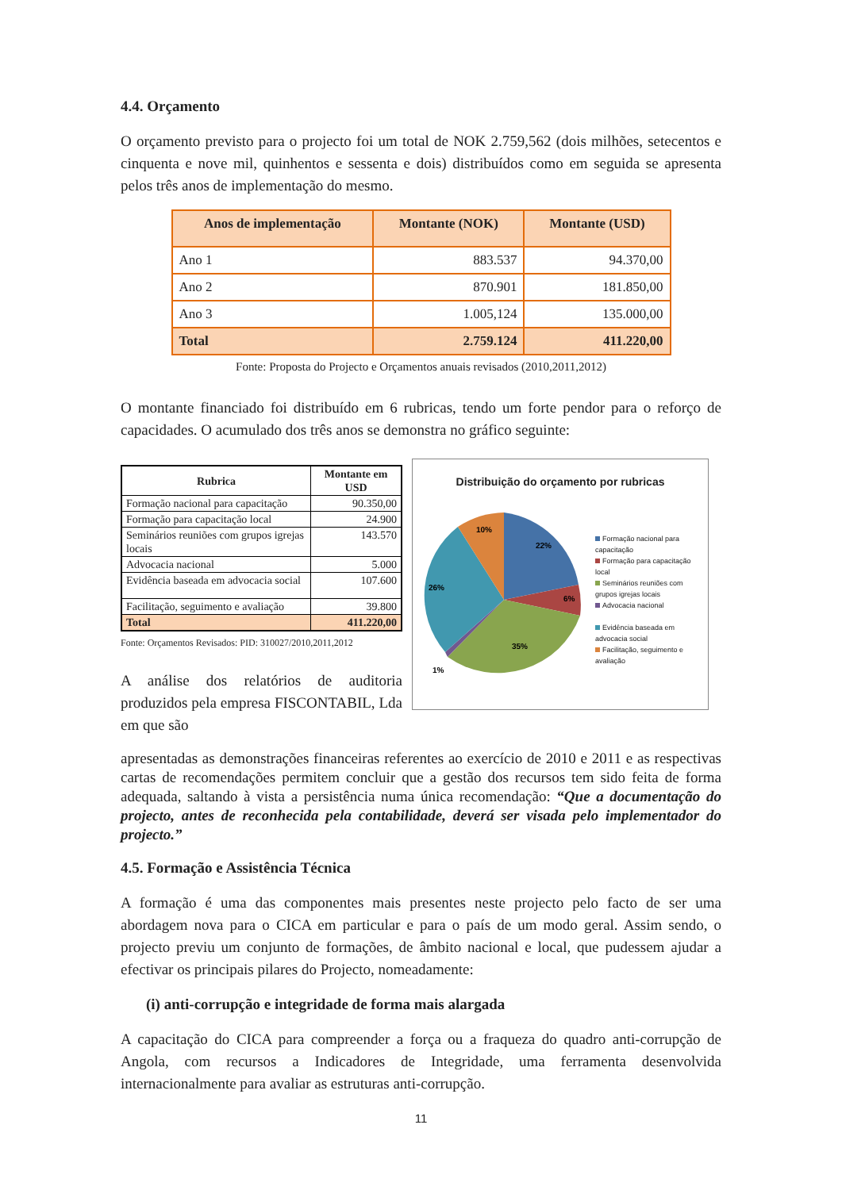4.4. Orçamento
O orçamento previsto para o projecto foi um total de NOK 2.759,562 (dois milhões, setecentos e cinquenta e nove mil, quinhentos e sessenta e dois) distribuídos como em seguida se apresenta pelos três anos de implementação do mesmo.
| Anos de implementação | Montante (NOK) | Montante (USD) |
| --- | --- | --- |
| Ano 1 | 883.537 | 94.370,00 |
| Ano 2 | 870.901 | 181.850,00 |
| Ano 3 | 1.005,124 | 135.000,00 |
| Total | 2.759.124 | 411.220,00 |
Fonte: Proposta do Projecto e Orçamentos anuais revisados (2010,2011,2012)
O montante financiado foi distribuído em 6 rubricas, tendo um forte pendor para o reforço de capacidades. O acumulado dos três anos se demonstra no gráfico seguinte:
| Rubrica | Montante em USD |
| --- | --- |
| Formação nacional para capacitação | 90.350,00 |
| Formação para capacitação local | 24.900 |
| Seminários reuniões com grupos igrejas locais | 143.570 |
| Advocacia nacional | 5.000 |
| Evidência baseada em advocacia social | 107.600 |
| Facilitação, seguimento e avaliação | 39.800 |
| Total | 411.220,00 |
Fonte: Orçamentos Revisados: PID: 310027/2010,2011,2012
A análise dos relatórios de auditoria produzidos pela empresa FISCONTABIL, Lda em que são
Distribuição do orçamento por rubricas
22%
6%
35%
1%
26%
10%
Formação nacional para capacitação
Formação para capacitação local
Seminários reuniões com grupos igrejas locais
Advocacia nacional
Evidência baseada em advocacia social
Facilitação, seguimento e avaliação
apresentadas as demonstrações financeiras referentes ao exercício de 2010 e 2011 e as respectivas cartas de recomendações permitem concluir que a gestão dos recursos tem sido feita de forma adequada, saltando à vista a persistência numa única recomendação: “Que a documentação do projecto, antes de reconhecida pela contabilidade, deverá ser visada pelo implementador do projecto.”
4.5. Formação e Assistência Técnica
A formação é uma das componentes mais presentes neste projecto pelo facto de ser uma abordagem nova para o CICA em particular e para o país de um modo geral. Assim sendo, o projecto previu um conjunto de formações, de âmbito nacional e local, que pudessem ajudar a efectivar os principais pilares do Projecto, nomeadamente:
(i) anti-corrupção e integridade de forma mais alargada
A capacitação do CICA para compreender a força ou a fraqueza do quadro anti-corrupção de Angola, com recursos a Indicadores de Integridade, uma ferramenta desenvolvida internacionalmente para avaliar as estruturas anti-corrupção.
11